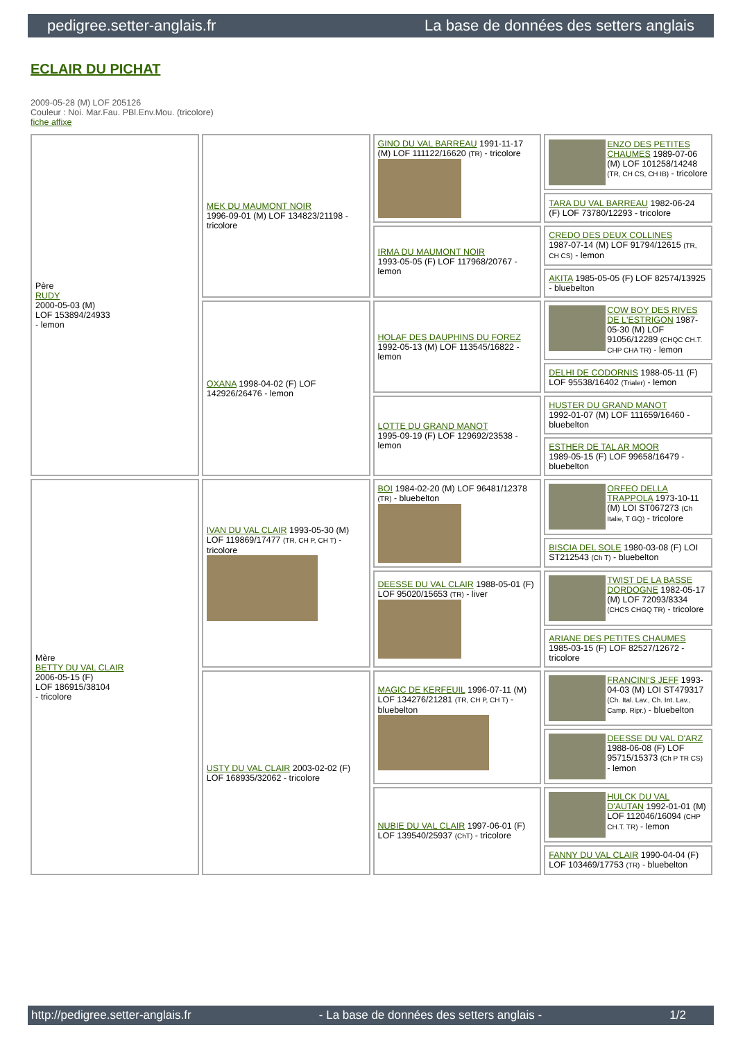pedigree.setter-anglais.fr La base de données des setters anglais
ECLAIR DU PICHAT
2009-05-28 (M) LOF 205126
Couleur : Noi. Mar.Fau. PBl.Env.Mou. (tricolore)
fiche affixe
| Père RUDY 2000-05-03 (M) LOF 153894/24933 - lemon | MEK DU MAUMONT NOIR 1996-09-01 (M) LOF 134823/21198 - tricolore | GINO DU VAL BARREAU 1991-11-17 (M) LOF 111122/16620 (TR) - tricolore | ENZO DES PETITES CHAUMES 1989-07-06 (M) LOF 101258/14248 (TR, CH CS, CH IB) - tricolore |
| | | | TARA DU VAL BARREAU 1982-06-24 (F) LOF 73780/12293 - tricolore |
| | | IRMA DU MAUMONT NOIR 1993-05-05 (F) LOF 117968/20767 - lemon | CREDO DES DEUX COLLINES 1987-07-14 (M) LOF 91794/12615 (TR, CH CS) - lemon |
| | | | AKITA 1985-05-05 (F) LOF 82574/13925 - bluebelton |
| | OXANA 1998-04-02 (F) LOF 142926/26476 - lemon | HOLAF DES DAUPHINS DU FOREZ 1992-05-13 (M) LOF 113545/16822 - lemon | COW BOY DES RIVES DE L'ESTRIGON 1987-05-30 (M) LOF 91056/12289 (CHQC CH.T. CHP CHA TR) - lemon |
| | | | DELHI DE CODORNIS 1988-05-11 (F) LOF 95538/16402 (Trialer) - lemon |
| | | LOTTE DU GRAND MANOT 1995-09-19 (F) LOF 129692/23538 - lemon | HUSTER DU GRAND MANOT 1992-01-07 (M) LOF 111659/16460 - bluebelton |
| | | | ESTHER DE TAL AR MOOR 1989-05-15 (F) LOF 99658/16479 - bluebelton |
| Mère BETTY DU VAL CLAIR 2006-05-15 (F) LOF 186915/38104 - tricolore | IVAN DU VAL CLAIR 1993-05-30 (M) LOF 119869/17477 (TR, CH P, CH T) - tricolore | BOI 1984-02-20 (M) LOF 96481/12378 (TR) - bluebelton | ORFEO DELLA TRAPPOLA 1973-10-11 (M) LOI ST067273 (Ch Italie, T GQ) - tricolore |
| | | | BISCIA DEL SOLE 1980-03-08 (F) LOI ST212543 (Ch T) - bluebelton |
| | | DEESSE DU VAL CLAIR 1988-05-01 (F) LOF 95020/15653 (TR) - liver | TWIST DE LA BASSE DORDOGNE 1982-05-17 (M) LOF 72093/8334 (CHCS CHGQ TR) - tricolore |
| | | | ARIANE DES PETITES CHAUMES 1985-03-15 (F) LOF 82527/12672 - tricolore |
| | USTY DU VAL CLAIR 2003-02-02 (F) LOF 168935/32062 - tricolore | MAGIC DE KERFEUIL 1996-07-11 (M) LOF 134276/21281 (TR, CH P, CH T) - bluebelton | FRANCINI'S JEFF 1993-04-03 (M) LOI ST479317 (Ch. Ital. Lav., Ch. Int. Lav., Camp. Ripr.) - bluebelton |
| | | | DEESSE DU VAL D'ARZ 1988-06-08 (F) LOF 95715/15373 (Ch P TR CS) - lemon |
| | | NUBIE DU VAL CLAIR 1997-06-01 (F) LOF 139540/25937 (ChT) - tricolore | HULCK DU VAL D'AUTAN 1992-01-01 (M) LOF 112046/16094 (CHP CH.T. TR) - lemon |
| | | | FANNY DU VAL CLAIR 1990-04-04 (F) LOF 103469/17753 (TR) - bluebelton |
http://pedigree.setter-anglais.fr - La base de données des setters anglais - 1/2